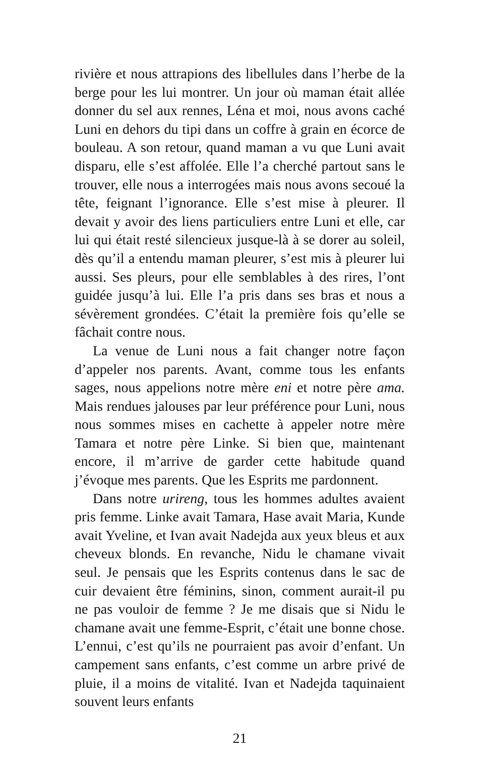rivière et nous attrapions des libellules dans l’herbe de la berge pour les lui montrer. Un jour où maman était allée donner du sel aux rennes, Léna et moi, nous avons caché Luni en dehors du tipi dans un coffre à grain en écorce de bouleau. A son retour, quand maman a vu que Luni avait disparu, elle s’est affolée. Elle l’a cherché partout sans le trouver, elle nous a interrogées mais nous avons secoué la tête, feignant l’ignorance. Elle s’est mise à pleurer. Il devait y avoir des liens particuliers entre Luni et elle, car lui qui était resté silencieux jusque-là à se dorer au soleil, dès qu’il a entendu maman pleurer, s’est mis à pleurer lui aussi. Ses pleurs, pour elle semblables à des rires, l’ont guidée jusqu’à lui. Elle l’a pris dans ses bras et nous a sévèrement grondées. C’était la première fois qu’elle se fâchait contre nous.
La venue de Luni nous a fait changer notre façon d’appeler nos parents. Avant, comme tous les enfants sages, nous appelions notre mère eni et notre père ama. Mais rendues jalouses par leur préférence pour Luni, nous nous sommes mises en cachette à appeler notre mère Tamara et notre père Linke. Si bien que, maintenant encore, il m’arrive de garder cette habitude quand j’évoque mes parents. Que les Esprits me pardonnent.
Dans notre urireng, tous les hommes adultes avaient pris femme. Linke avait Tamara, Hase avait Maria, Kunde avait Yveline, et Ivan avait Nadejda aux yeux bleus et aux cheveux blonds. En revanche, Nidu le chamane vivait seul. Je pensais que les Esprits contenus dans le sac de cuir devaient être féminins, sinon, comment aurait-il pu ne pas vouloir de femme ? Je me disais que si Nidu le chamane avait une femme-Esprit, c’était une bonne chose. L’ennui, c’est qu’ils ne pourraient pas avoir d’enfant. Un campement sans enfants, c’est comme un arbre privé de pluie, il a moins de vitalité. Ivan et Nadejda taquinaient souvent leurs enfants
21